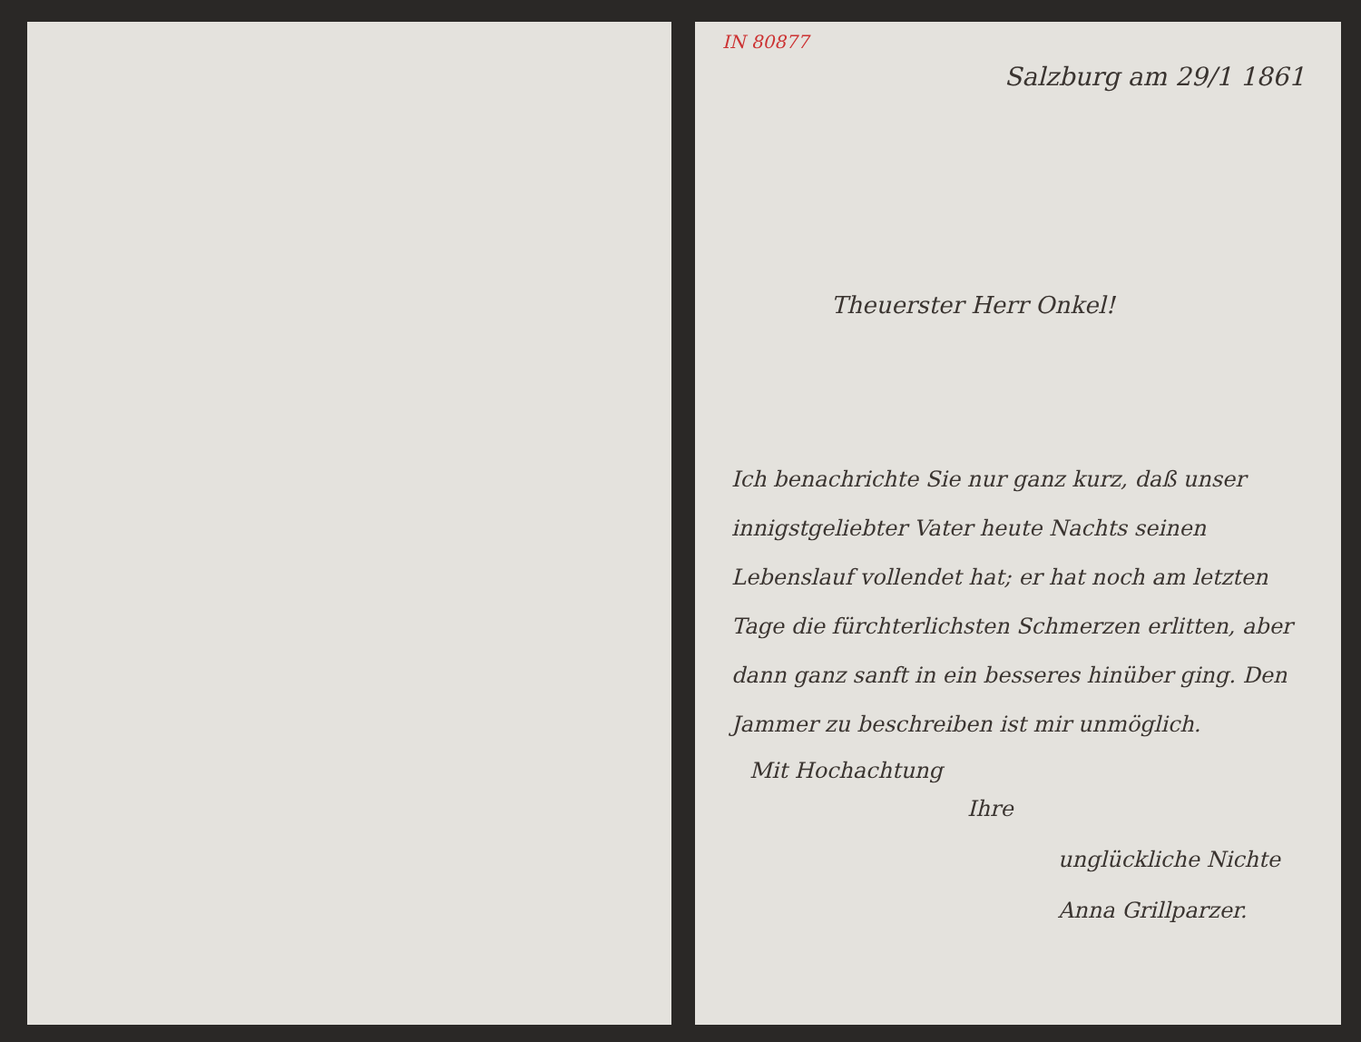IN 80877
Salzburg am 29/1 1861
Theuerster Herr Onkel!
Ich benachrichte Sie nur ganz kurz, daß unser innigstgeliebter Vater heute Nachts seinen Lebenslauf vollendet hat; er hat noch am letzten Tage die fürchterlichsten Schmerzen erlitten, aber dann ganz sanft in ein besseres hinüber ging. Den Jammer zu beschreiben ist mir unmöglich.
Mit Hochachtung
Ihre
unglückliche Nichte
Anna Grillparzer.